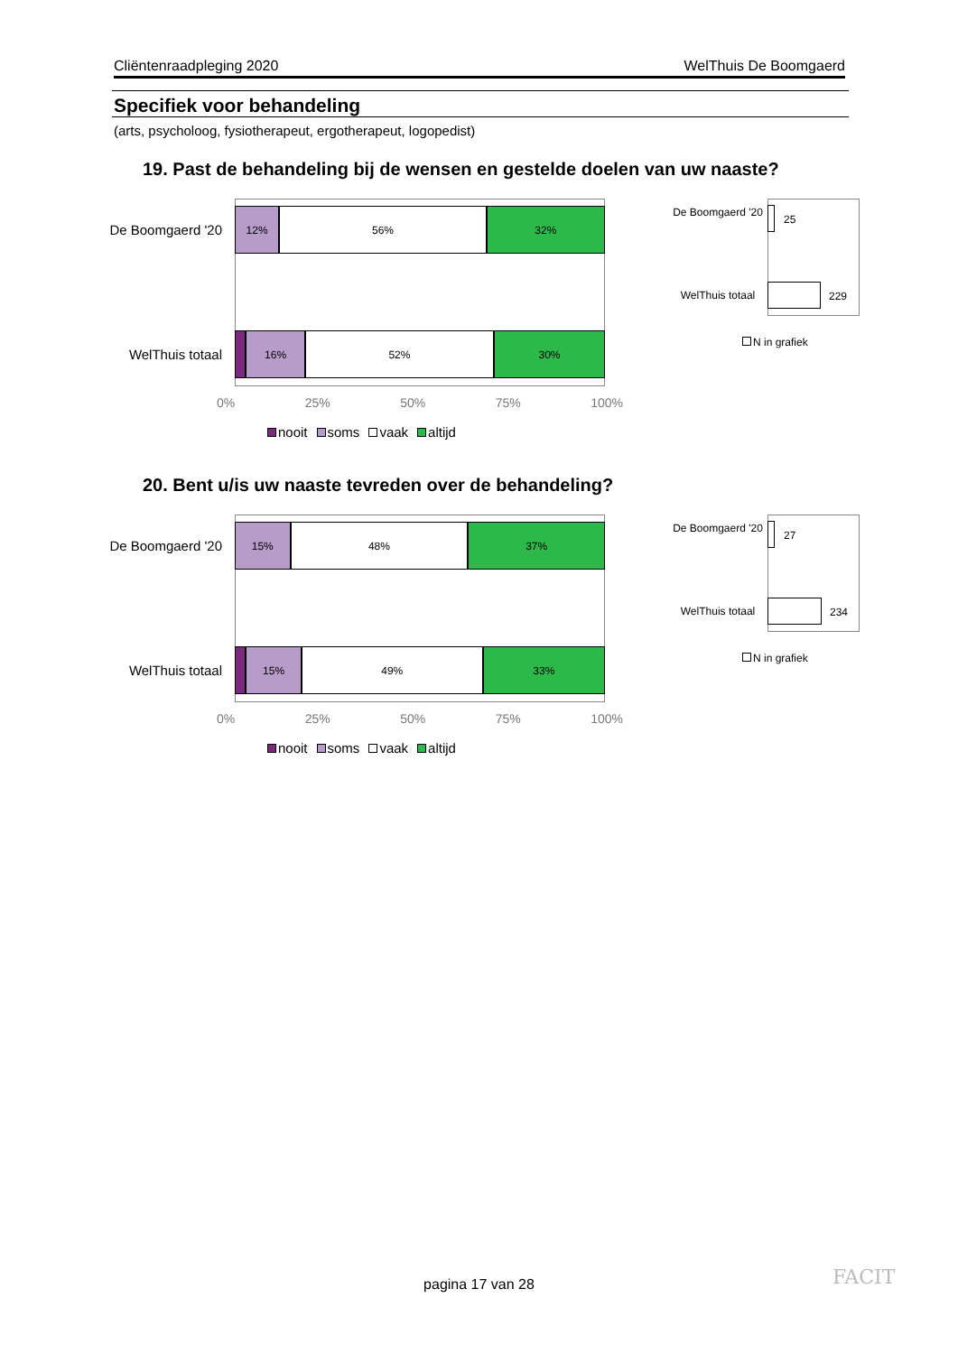Cliëntenraadpleging 2020 WelThuis De Boomgaerd
Specifiek voor behandeling
(arts, psycholoog, fysiotherapeut, ergotherapeut, logopedist)
19. Past de behandeling bij de wensen en gestelde doelen van uw naaste?
De Boomgaerd '20
12% 56% 32%
WelThuis totaal
16% 52% 30%
0% 25% 50% 75% 100%
nooit soms vaak altijd
De Boomgaerd '20
25
WelThuis totaal
229
N in grafiek
20. Bent u/is uw naaste tevreden over de behandeling?
De Boomgaerd '20
15% 48% 37%
WelThuis totaal
15% 49% 33%
0% 25% 50% 75% 100%
nooit soms vaak altijd
De Boomgaerd '20
27
WelThuis totaal
234
N in grafiek
pagina 17 van 28 FACIT